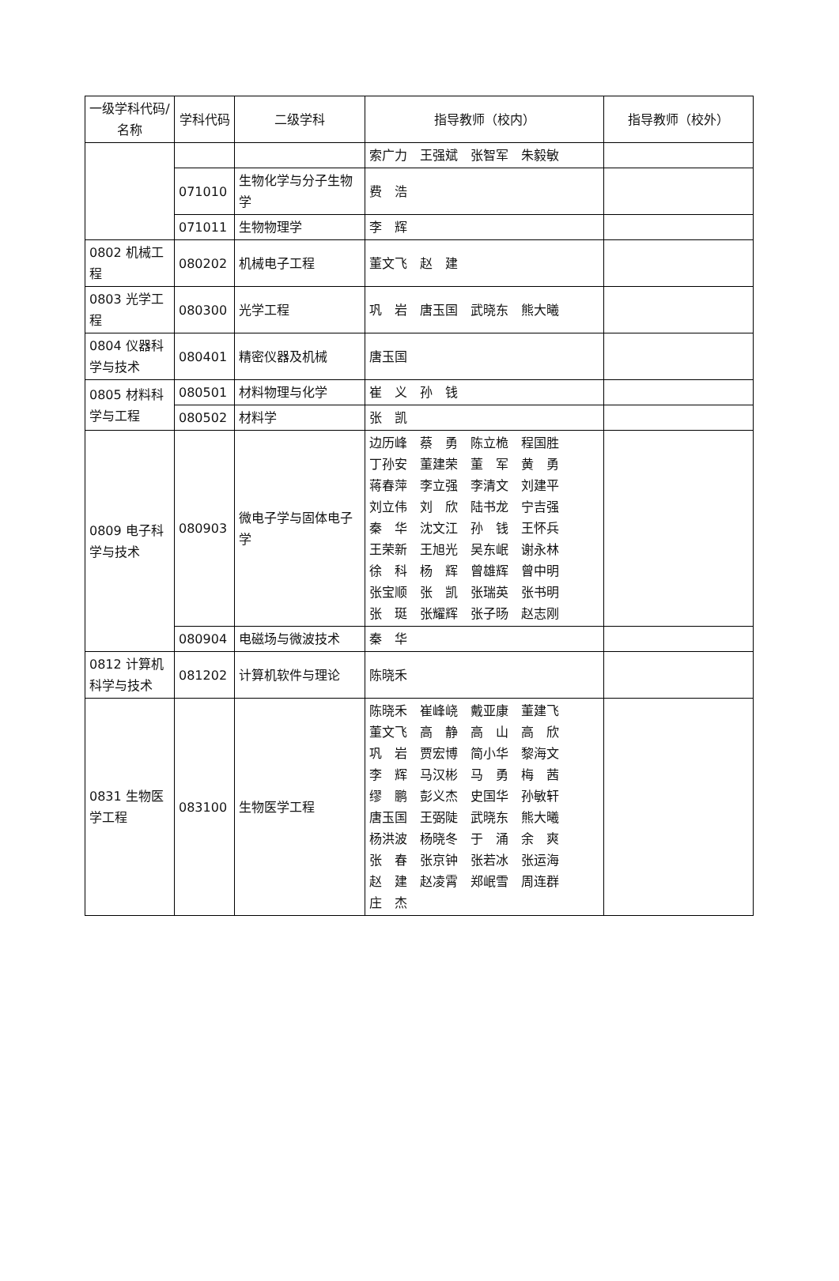| 一级学科代码/名称 | 学科代码 | 二级学科 | 指导教师（校内） | 指导教师（校外） |
| --- | --- | --- | --- | --- |
| | | | 索广力 王强斌 张智军 朱毅敏 | |
| | 071010 | 生物化学与分子生物学 | 费 浩 | |
| | 071011 | 生物物理学 | 李 辉 | |
| 0802 机械工程 | 080202 | 机械电子工程 | 董文飞 赵 建 | |
| 0803 光学工程 | 080300 | 光学工程 | 巩 岩 唐玉国 武晓东 熊大曦 | |
| 0804 仪器科学与技术 | 080401 | 精密仪器及机械 | 唐玉国 | |
| 0805 材料科学与工程 | 080501 | 材料物理与化学 | 崔 义 孙 钱 | |
| | 080502 | 材料学 | 张 凯 | |
| 0809 电子科学与技术 | 080903 | 微电子学与固体电子学 | 边历峰 蔡 勇 陈立桅 程国胜 丁孙安 董建荣 董 军 黄 勇 蒋春萍 李立强 李清文 刘建平 刘立伟 刘 欣 陆书龙 宁吉强 秦 华 沈文江 孙 钱 王怀兵 王荣新 王旭光 吴东岷 谢永林 徐 科 杨 辉 曾雄辉 曾中明 张宝顺 张 凯 张瑞英 张书明 张 珽 张耀辉 张子旸 赵志刚 | |
| | 080904 | 电磁场与微波技术 | 秦 华 | |
| 0812 计算机科学与技术 | 081202 | 计算机软件与理论 | 陈晓禾 | |
| 0831 生物医学工程 | 083100 | 生物医学工程 | 陈晓禾 崔峰峣 戴亚康 董建飞 董文飞 高 静 高 山 高 欣 巩 岩 贾宏博 简小华 黎海文 李 辉 马汉彬 马 勇 梅 茜 缪 鹏 彭义杰 史国华 孙敏轩 唐玉国 王弼陡 武晓东 熊大曦 杨洪波 杨晓冬 于 涌 余 爽 张 春 张京钟 张若冰 张运海 赵 建 赵凌霄 郑岷雪 周连群 庄 杰 | |